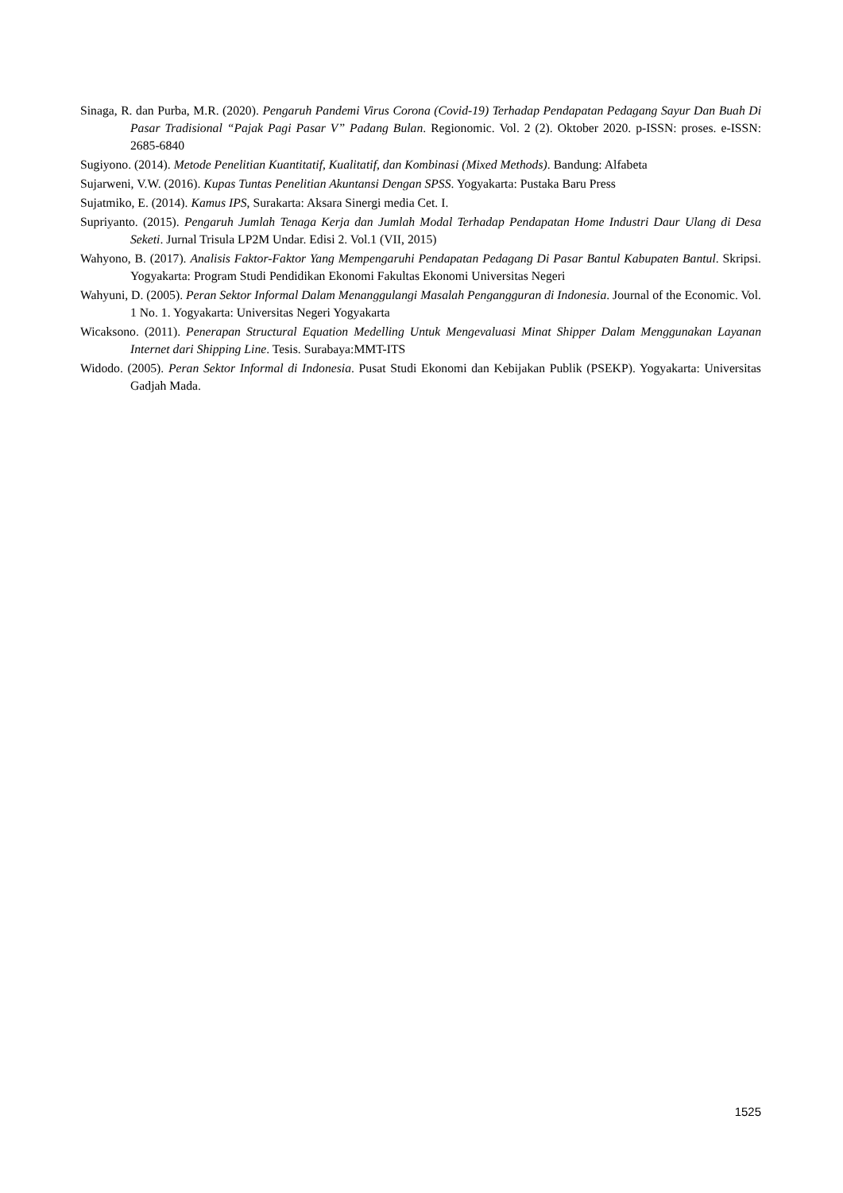Sinaga, R. dan Purba, M.R. (2020). Pengaruh Pandemi Virus Corona (Covid-19) Terhadap Pendapatan Pedagang Sayur Dan Buah Di Pasar Tradisional “Pajak Pagi Pasar V” Padang Bulan. Regionomic. Vol. 2 (2). Oktober 2020. p-ISSN: proses. e-ISSN: 2685-6840
Sugiyono. (2014). Metode Penelitian Kuantitatif, Kualitatif, dan Kombinasi (Mixed Methods). Bandung: Alfabeta
Sujarweni, V.W. (2016). Kupas Tuntas Penelitian Akuntansi Dengan SPSS. Yogyakarta: Pustaka Baru Press
Sujatmiko, E. (2014). Kamus IPS, Surakarta: Aksara Sinergi media Cet. I.
Supriyanto. (2015). Pengaruh Jumlah Tenaga Kerja dan Jumlah Modal Terhadap Pendapatan Home Industri Daur Ulang di Desa Seketi. Jurnal Trisula LP2M Undar. Edisi 2. Vol.1 (VII, 2015)
Wahyono, B. (2017). Analisis Faktor-Faktor Yang Mempengaruhi Pendapatan Pedagang Di Pasar Bantul Kabupaten Bantul. Skripsi. Yogyakarta: Program Studi Pendidikan Ekonomi Fakultas Ekonomi Universitas Negeri
Wahyuni, D. (2005). Peran Sektor Informal Dalam Menanggulangi Masalah Pengangguran di Indonesia. Journal of the Economic. Vol. 1 No. 1. Yogyakarta: Universitas Negeri Yogyakarta
Wicaksono. (2011). Penerapan Structural Equation Medelling Untuk Mengevaluasi Minat Shipper Dalam Menggunakan Layanan Internet dari Shipping Line. Tesis. Surabaya:MMT-ITS
Widodo. (2005). Peran Sektor Informal di Indonesia. Pusat Studi Ekonomi dan Kebijakan Publik (PSEKP). Yogyakarta: Universitas Gadjah Mada.
1525